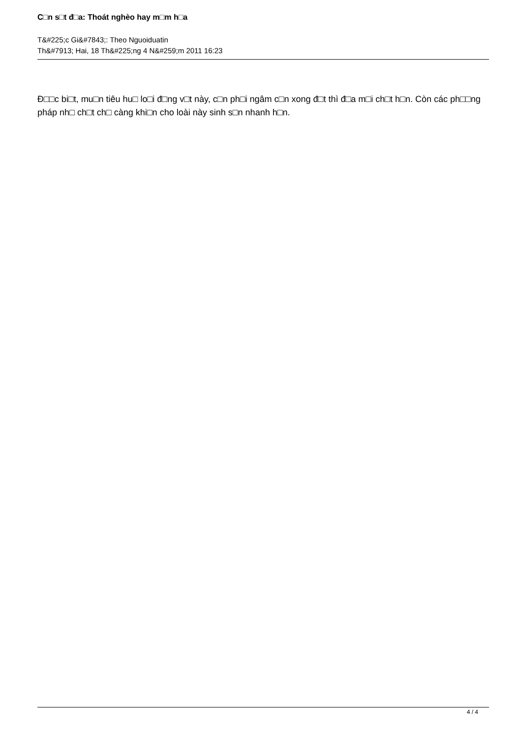C□n s□t đ□a: Thoát nghèo hay m□m h□a
T&#225;c Gi&#7843;: Theo Nguoiduatin
Th&#7913; Hai, 18 Th&#225;ng 4 N&#259;m 2011 16:23
Đ□□c bi□t, mu□n tiêu hu□ lo□i đ□ng v□t này, c□n ph□i ngâm c□n xong đ□t thì đ□a m□i ch□t h□n. Còn các ph□□ng pháp nh□ ch□t ch□ càng khi□n cho loài này sinh s□n nhanh h□n.
4 / 4